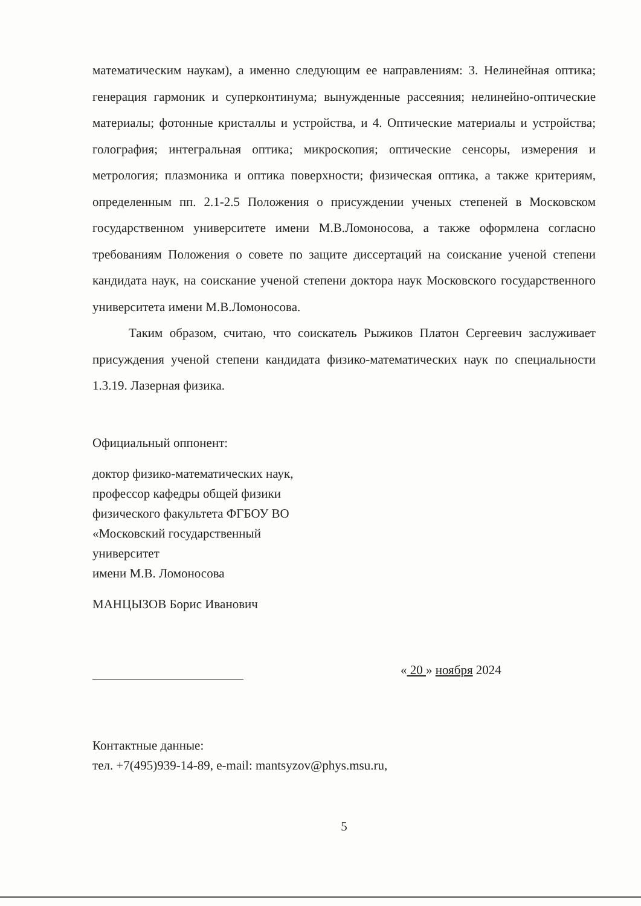математическим наукам), а именно следующим ее направлениям: 3. Нелинейная оптика; генерация гармоник и суперконтинума; вынужденные рассеяния; нелинейно-оптические материалы; фотонные кристаллы и устройства, и 4. Оптические материалы и устройства; голография; интегральная оптика; микроскопия; оптические сенсоры, измерения и метрология; плазмоника и оптика поверхности; физическая оптика, а также критериям, определенным пп. 2.1-2.5 Положения о присуждении ученых степеней в Московском государственном университете имени М.В.Ломоносова, а также оформлена согласно требованиям Положения о совете по защите диссертаций на соискание ученой степени кандидата наук, на соискание ученой степени доктора наук Московского государственного университета имени М.В.Ломоносова.
Таким образом, считаю, что соискатель Рыжиков Платон Сергеевич заслуживает присуждения ученой степени кандидата физико-математических наук по специальности 1.3.19. Лазерная физика.
Официальный оппонент:
доктор физико-математических наук,
профессор кафедры общей физики
физического факультета ФГБОУ ВО
«Московский государственный
университет
имени М.В. Ломоносова
МАНЦЫЗОВ Борис Иванович
« 20 » ноября 2024
Контактные данные:
тел. +7(495)939-14-89, e-mail: mantsyzov@phys.msu.ru,
5